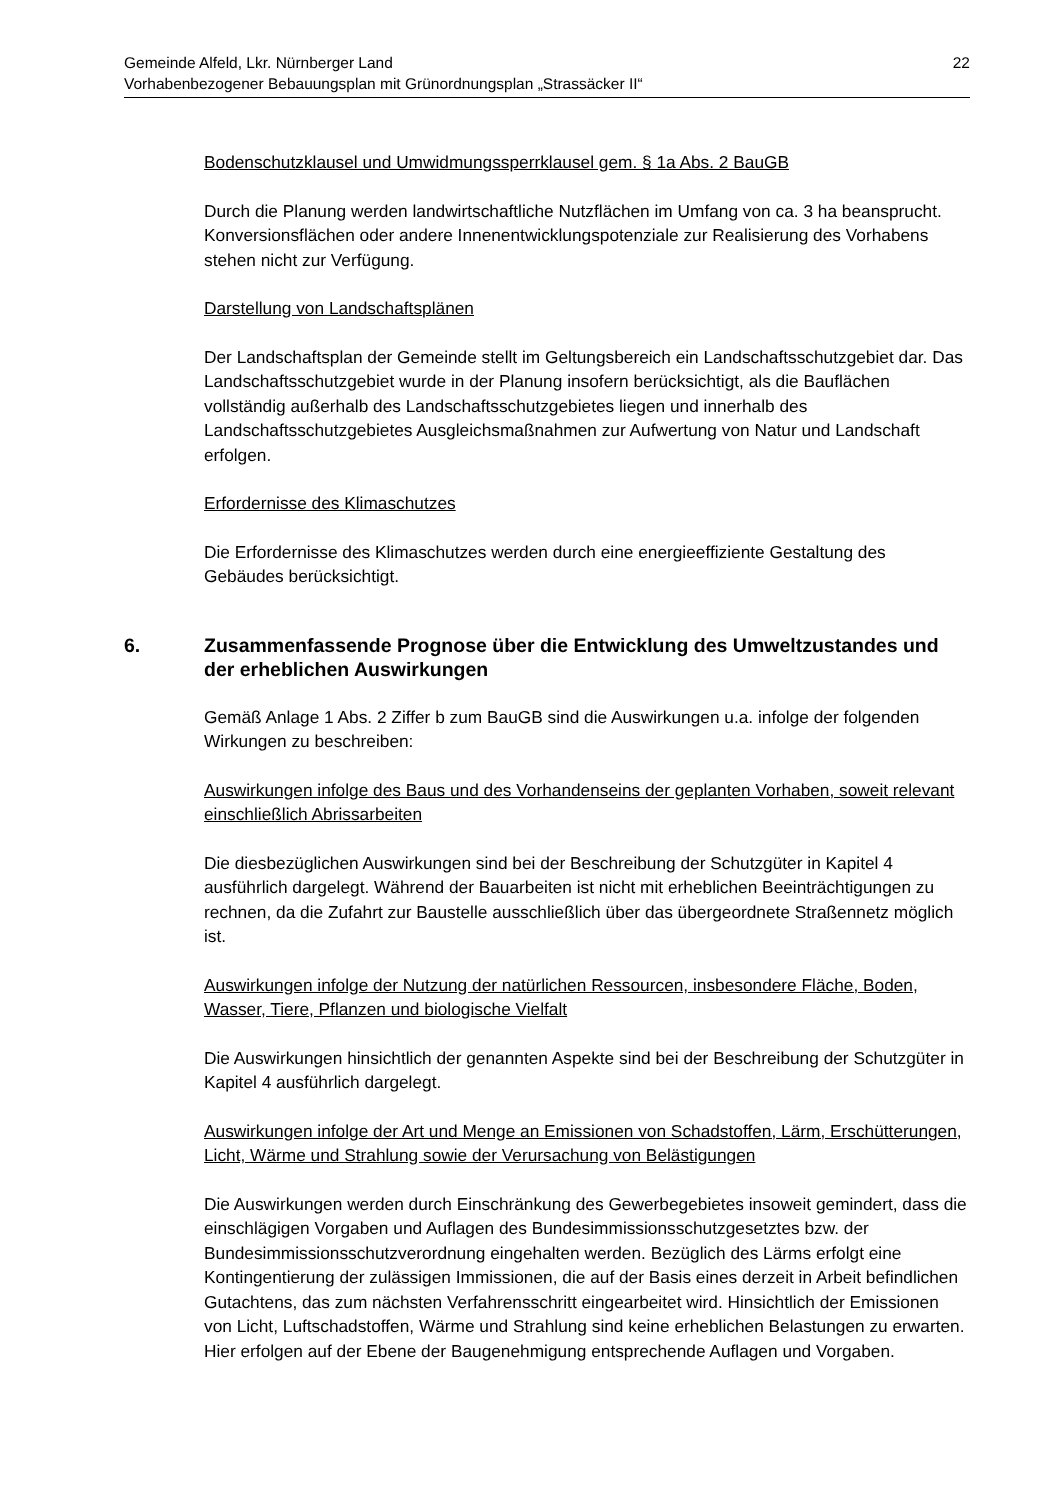22 Gemeinde Alfeld, Lkr. Nürnberger Land
Vorhabenbezogener Bebauungsplan mit Grünordnungsplan „Strassäcker II“
Bodenschutzklausel und Umwidmungssperrklausel gem. § 1a Abs. 2 BauGB
Durch die Planung werden landwirtschaftliche Nutzflächen im Umfang von ca. 3 ha beansprucht. Konversionsflächen oder andere Innenentwicklungspotenziale zur Realisierung des Vorhabens stehen nicht zur Verfügung.
Darstellung von Landschaftsplänen
Der Landschaftsplan der Gemeinde stellt im Geltungsbereich ein Landschaftsschutzgebiet dar. Das Landschaftsschutzgebiet wurde in der Planung insofern berücksichtigt, als die Bauflächen vollständig außerhalb des Landschaftsschutzgebietes liegen und innerhalb des Landschaftsschutzgebietes Ausgleichsmaßnahmen zur Aufwertung von Natur und Landschaft erfolgen.
Erfordernisse des Klimaschutzes
Die Erfordernisse des Klimaschutzes werden durch eine energieeffiziente Gestaltung des Gebäudes berücksichtigt.
6. Zusammenfassende Prognose über die Entwicklung des Umweltzustandes und der erheblichen Auswirkungen
Gemäß Anlage 1 Abs. 2 Ziffer b zum BauGB sind die Auswirkungen u.a. infolge der folgenden Wirkungen zu beschreiben:
Auswirkungen infolge des Baus und des Vorhandenseins der geplanten Vorhaben, soweit relevant einschließlich Abrissarbeiten
Die diesbezüglichen Auswirkungen sind bei der Beschreibung der Schutzgüter in Kapitel 4 ausführlich dargelegt. Während der Bauarbeiten ist nicht mit erheblichen Beeinträchtigungen zu rechnen, da die Zufahrt zur Baustelle ausschließlich über das übergeordnete Straßennetz möglich ist.
Auswirkungen infolge der Nutzung der natürlichen Ressourcen, insbesondere Fläche, Boden, Wasser, Tiere, Pflanzen und biologische Vielfalt
Die Auswirkungen hinsichtlich der genannten Aspekte sind bei der Beschreibung der Schutzgüter in Kapitel 4 ausführlich dargelegt.
Auswirkungen infolge der Art und Menge an Emissionen von Schadstoffen, Lärm, Erschütterungen, Licht, Wärme und Strahlung sowie der Verursachung von Belästigungen
Die Auswirkungen werden durch Einschränkung des Gewerbegebietes insoweit gemindert, dass die einschlägigen Vorgaben und Auflagen des Bundesimmissionsschutzgesetztes bzw. der Bundesimmissionsschutzverordnung eingehalten werden. Bezüglich des Lärms erfolgt eine Kontingentierung der zulässigen Immissionen, die auf der Basis eines derzeit in Arbeit befindlichen Gutachtens, das zum nächsten Verfahrensschritt eingearbeitet wird. Hinsichtlich der Emissionen von Licht, Luftschadstoffen, Wärme und Strahlung sind keine erheblichen Belastungen zu erwarten. Hier erfolgen auf der Ebene der Baugenehmigung entsprechende Auflagen und Vorgaben.